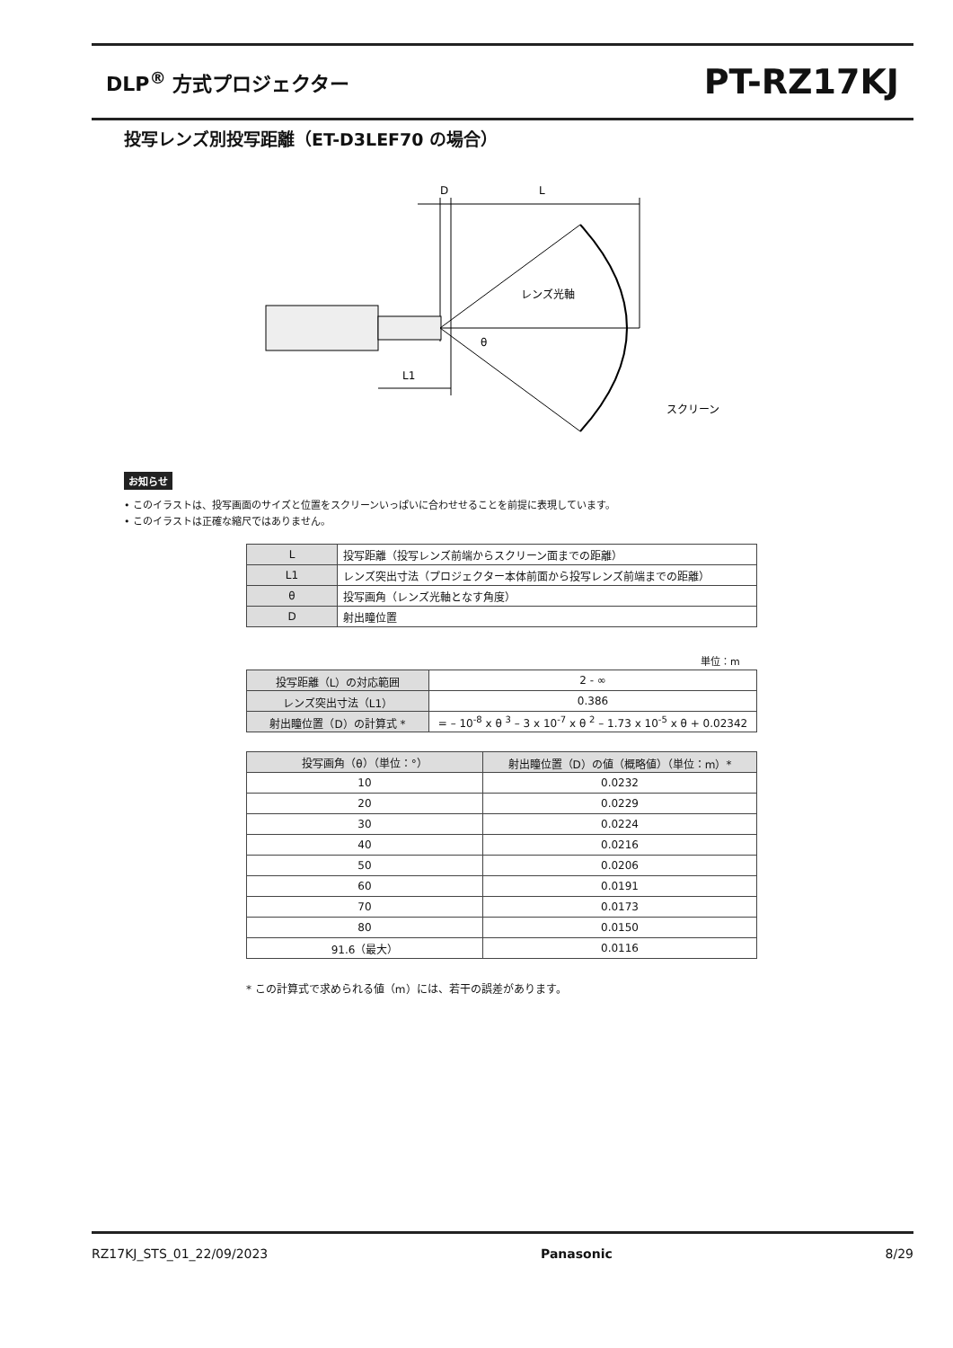DLP<sup>®</sup> 方式プロジェクター PT-RZ17KJ
投写レンズ別投写距離（ET-D3LEF70 の場合）
D
L
レンズ光軸
θ
L1
スクリーン
お知らせ
• このイラストは、投写画面のサイズと位置をスクリーンいっぱいに合わせせることを前提に表現しています。
• このイラストは正確な縮尺ではありません。
| L | 投写距離（投写レンズ前端からスクリーン面までの距離） |
| L1 | レンズ突出寸法（プロジェクター本体前面から投写レンズ前端までの距離） |
| θ | 投写画角（レンズ光軸となす角度） |
| D | 射出瞳位置 |
単位：m
| 投写距離（L）の対応範囲 | 2 - ∞ |
| レンズ突出寸法（L1） | 0.386 |
| 射出瞳位置（D）の計算式 * | = – 10<sup>-8</sup> x θ <sup>3</sup> – 3 x 10<sup>-7</sup> x θ <sup>2</sup> – 1.73 x 10<sup>-5</sup> x θ + 0.02342 |
| 投写画角（θ）（単位：°） | 射出瞳位置（D）の値（概略値）（単位：m）* |
| --- | --- |
| 10 | 0.0232 |
| 20 | 0.0229 |
| 30 | 0.0224 |
| 40 | 0.0216 |
| 50 | 0.0206 |
| 60 | 0.0191 |
| 70 | 0.0173 |
| 80 | 0.0150 |
| 91.6（最大） | 0.0116 |
* この計算式で求められる値（m）には、若干の誤差があります。
RZ17KJ_STS_01_22/09/2023 Panasonic 8/29